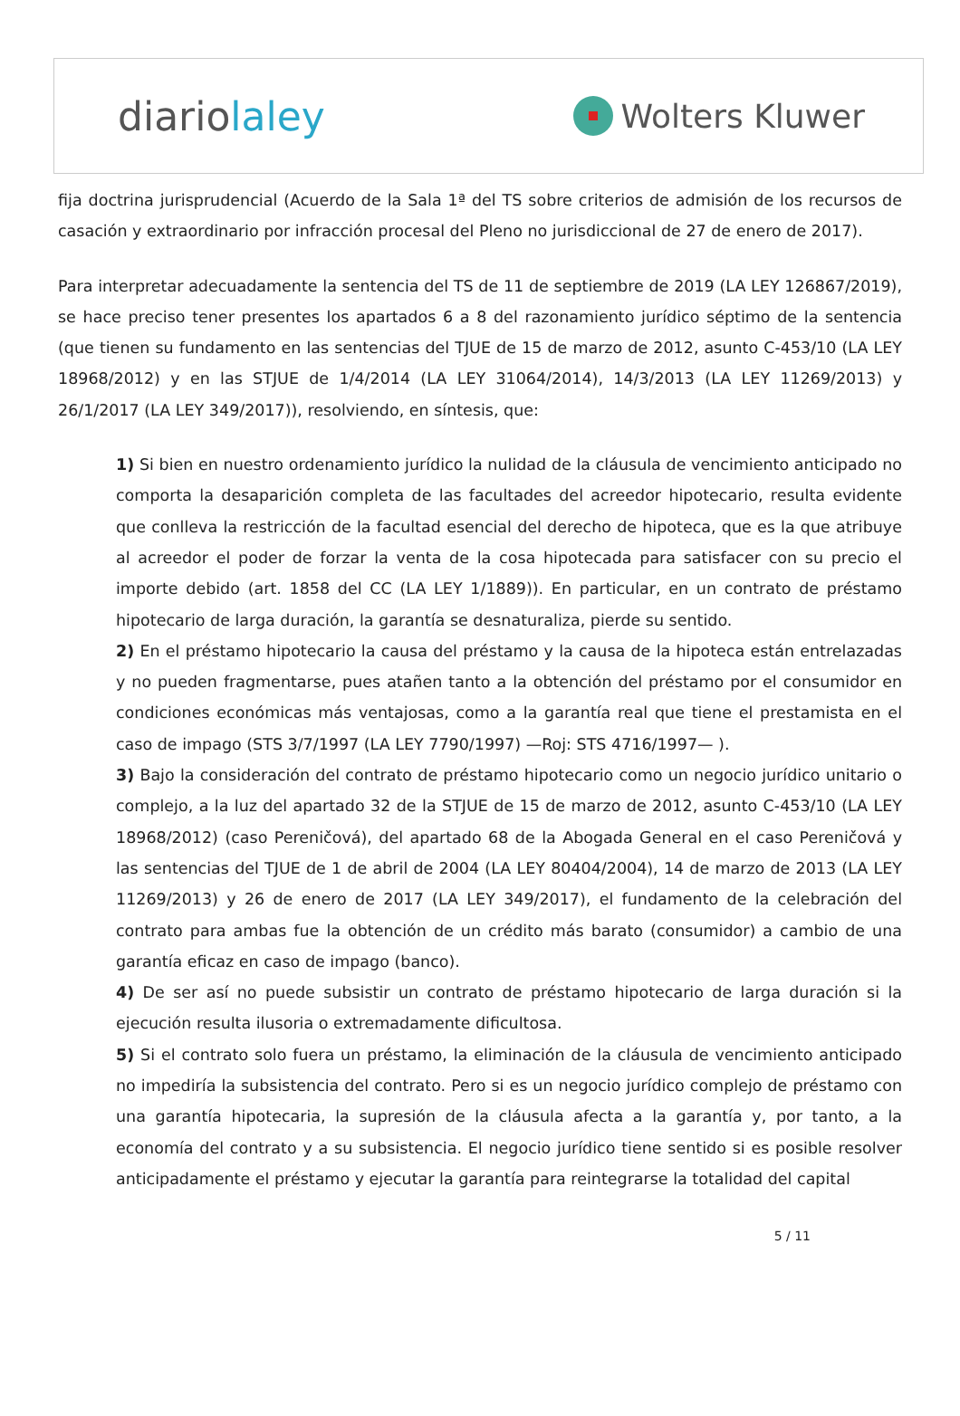diariolaley
Wolters Kluwer
fija doctrina jurisprudencial (Acuerdo de la Sala 1ª del TS sobre criterios de admisión de los recursos de casación y extraordinario por infracción procesal del Pleno no jurisdiccional de 27 de enero de 2017).
Para interpretar adecuadamente la sentencia del TS de 11 de septiembre de 2019 (LA LEY 126867/2019), se hace preciso tener presentes los apartados 6 a 8 del razonamiento jurídico séptimo de la sentencia (que tienen su fundamento en las sentencias del TJUE de 15 de marzo de 2012, asunto C-453/10 (LA LEY 18968/2012) y en las STJUE de 1/4/2014 (LA LEY 31064/2014), 14/3/2013 (LA LEY 11269/2013) y 26/1/2017 (LA LEY 349/2017)), resolviendo, en síntesis, que:
1) Si bien en nuestro ordenamiento jurídico la nulidad de la cláusula de vencimiento anticipado no comporta la desaparición completa de las facultades del acreedor hipotecario, resulta evidente que conlleva la restricción de la facultad esencial del derecho de hipoteca, que es la que atribuye al acreedor el poder de forzar la venta de la cosa hipotecada para satisfacer con su precio el importe debido (art. 1858 del CC (LA LEY 1/1889)). En particular, en un contrato de préstamo hipotecario de larga duración, la garantía se desnaturaliza, pierde su sentido.
2) En el préstamo hipotecario la causa del préstamo y la causa de la hipoteca están entrelazadas y no pueden fragmentarse, pues atañen tanto a la obtención del préstamo por el consumidor en condiciones económicas más ventajosas, como a la garantía real que tiene el prestamista en el caso de impago (STS 3/7/1997 (LA LEY 7790/1997) —Roj: STS 4716/1997— ).
3) Bajo la consideración del contrato de préstamo hipotecario como un negocio jurídico unitario o complejo, a la luz del apartado 32 de la STJUE de 15 de marzo de 2012, asunto C-453/10 (LA LEY 18968/2012) (caso Pereničová), del apartado 68 de la Abogada General en el caso Pereničová y las sentencias del TJUE de 1 de abril de 2004 (LA LEY 80404/2004), 14 de marzo de 2013 (LA LEY 11269/2013) y 26 de enero de 2017 (LA LEY 349/2017), el fundamento de la celebración del contrato para ambas fue la obtención de un crédito más barato (consumidor) a cambio de una garantía eficaz en caso de impago (banco).
4) De ser así no puede subsistir un contrato de préstamo hipotecario de larga duración si la ejecución resulta ilusoria o extremadamente dificultosa.
5) Si el contrato solo fuera un préstamo, la eliminación de la cláusula de vencimiento anticipado no impediría la subsistencia del contrato. Pero si es un negocio jurídico complejo de préstamo con una garantía hipotecaria, la supresión de la cláusula afecta a la garantía y, por tanto, a la economía del contrato y a su subsistencia. El negocio jurídico tiene sentido si es posible resolver anticipadamente el préstamo y ejecutar la garantía para reintegrarse la totalidad del capital
5 / 11